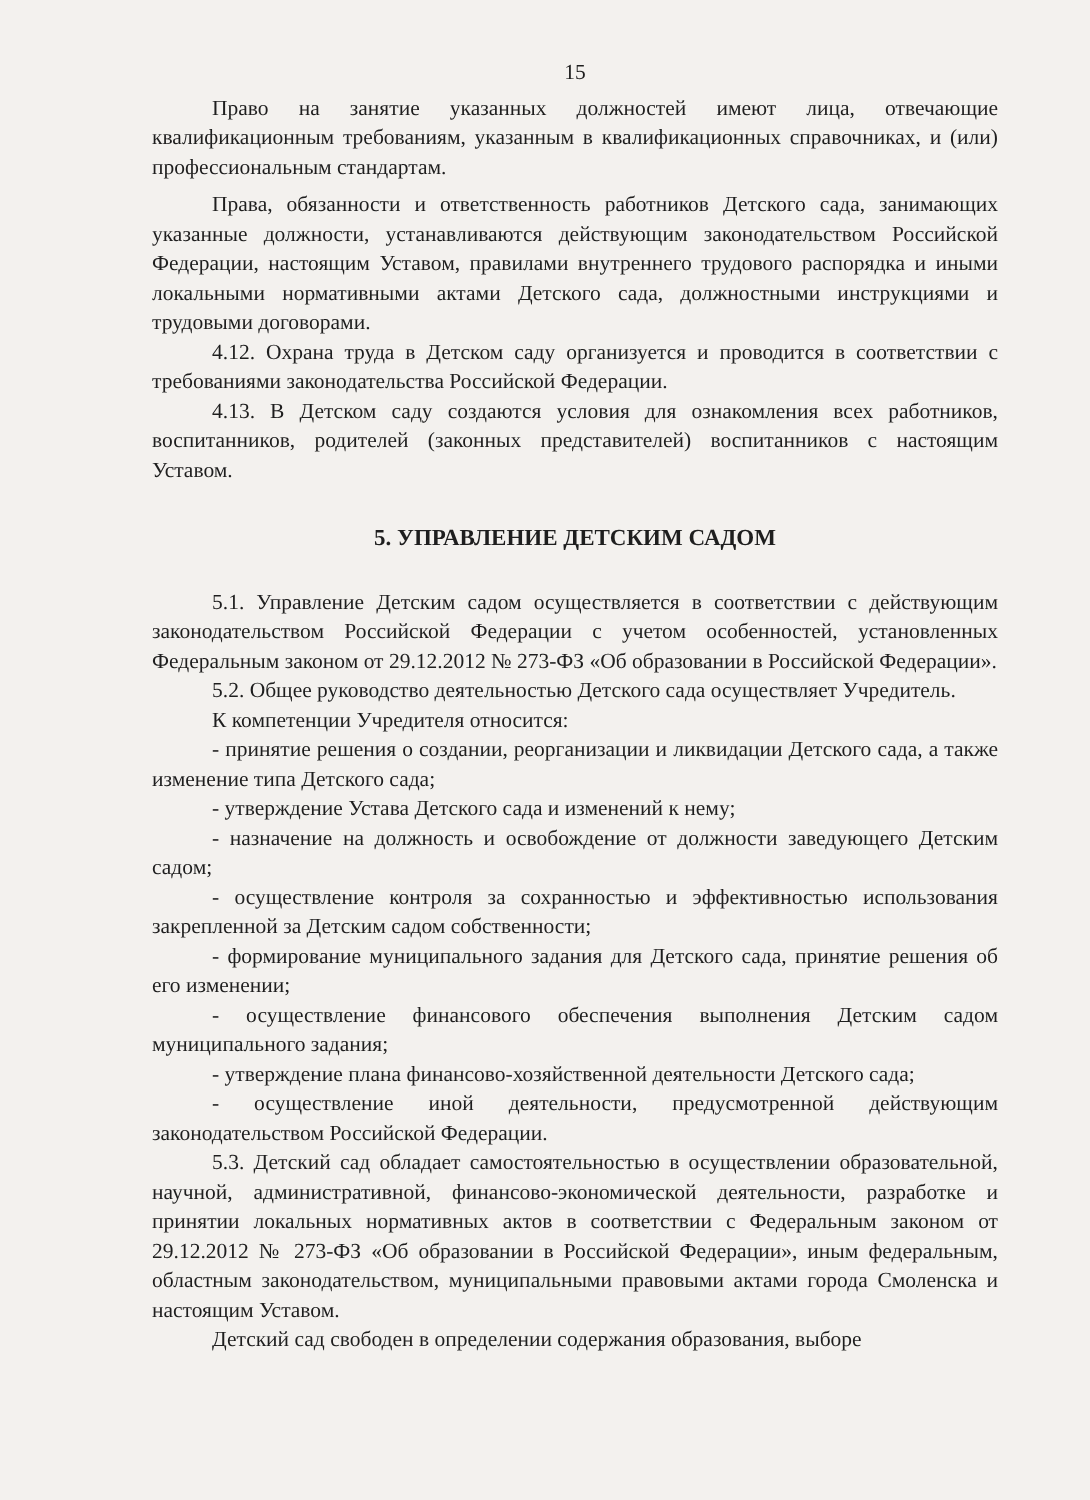15
Право на занятие указанных должностей имеют лица, отвечающие квалификационным требованиям, указанным в квалификационных справочниках, и (или) профессиональным стандартам.
Права, обязанности и ответственность работников Детского сада, занимающих указанные должности, устанавливаются действующим законодательством Российской Федерации, настоящим Уставом, правилами внутреннего трудового распорядка и иными локальными нормативными актами Детского сада, должностными инструкциями и трудовыми договорами.
4.12. Охрана труда в Детском саду организуется и проводится в соответствии с требованиями законодательства Российской Федерации.
4.13. В Детском саду создаются условия для ознакомления всех работников, воспитанников, родителей (законных представителей) воспитанников с настоящим Уставом.
5. УПРАВЛЕНИЕ ДЕТСКИМ САДОМ
5.1. Управление Детским садом осуществляется в соответствии с действующим законодательством Российской Федерации с учетом особенностей, установленных Федеральным законом от 29.12.2012 № 273-ФЗ «Об образовании в Российской Федерации».
5.2. Общее руководство деятельностью Детского сада осуществляет Учредитель.
К компетенции Учредителя относится:
- принятие решения о создании, реорганизации и ликвидации Детского сада, а также изменение типа Детского сада;
- утверждение Устава Детского сада и изменений к нему;
- назначение на должность и освобождение от должности заведующего Детским садом;
- осуществление контроля за сохранностью и эффективностью использования закрепленной за Детским садом собственности;
- формирование муниципального задания для Детского сада, принятие решения об его изменении;
- осуществление финансового обеспечения выполнения Детским садом муниципального задания;
- утверждение плана финансово-хозяйственной деятельности Детского сада;
- осуществление иной деятельности, предусмотренной действующим законодательством Российской Федерации.
5.3. Детский сад обладает самостоятельностью в осуществлении образовательной, научной, административной, финансово-экономической деятельности, разработке и принятии локальных нормативных актов в соответствии с Федеральным законом от 29.12.2012 № 273-ФЗ «Об образовании в Российской Федерации», иным федеральным, областным законодательством, муниципальными правовыми актами города Смоленска и настоящим Уставом.
Детский сад свободен в определении содержания образования, выборе